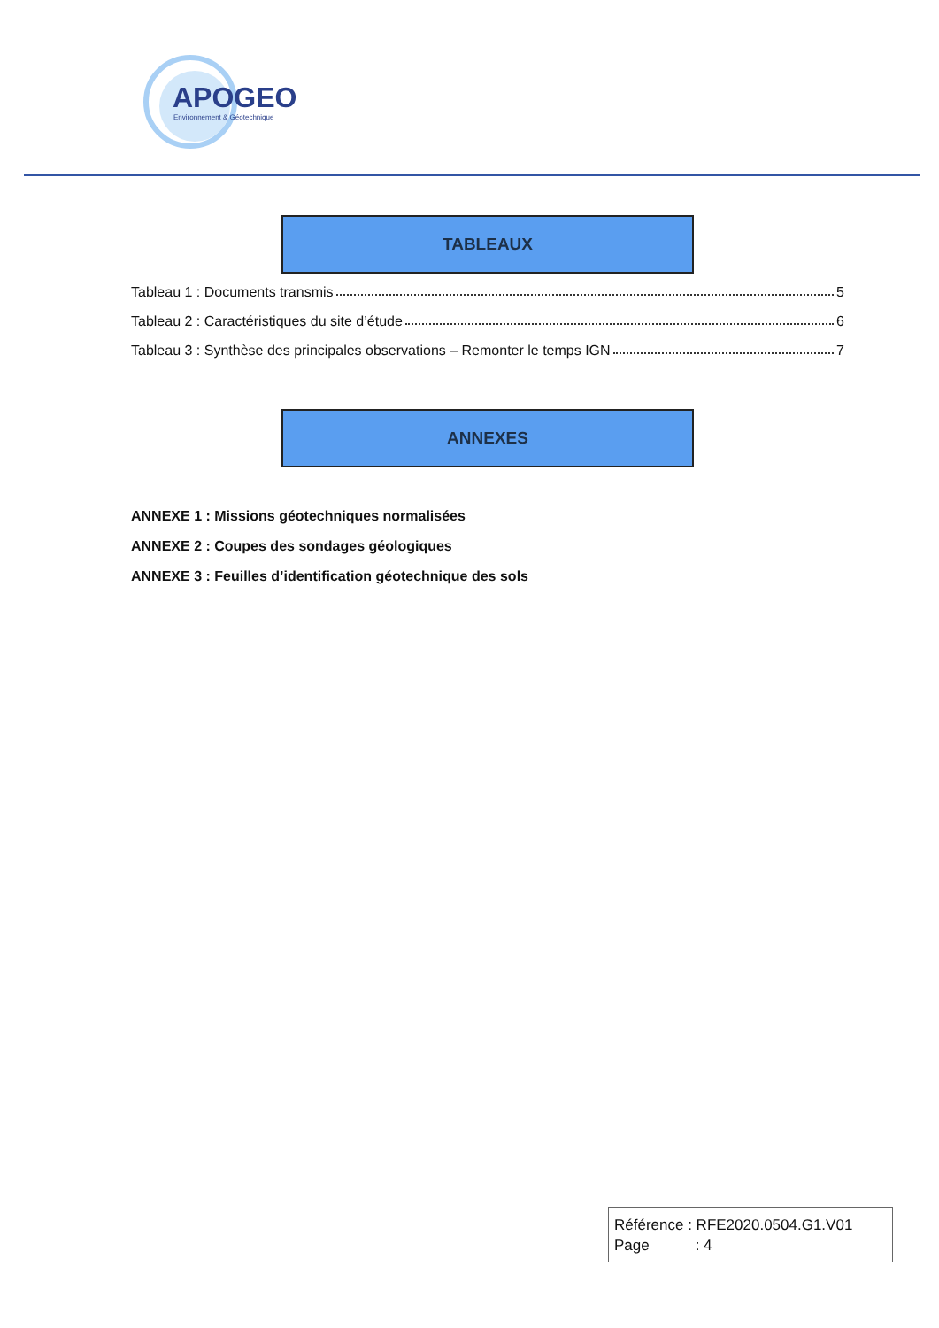APOGEO
Environnement & Géotechnique
TABLEAUX
Tableau 1 : Documents transmis 5
Tableau 2 : Caractéristiques du site d’étude 6
Tableau 3 : Synthèse des principales observations – Remonter le temps IGN 7
ANNEXES
ANNEXE 1 : Missions géotechniques normalisées
ANNEXE 2 : Coupes des sondages géologiques
ANNEXE 3 : Feuilles d’identification géotechnique des sols
Référence : RFE2020.0504.G1.V01
Page : 4